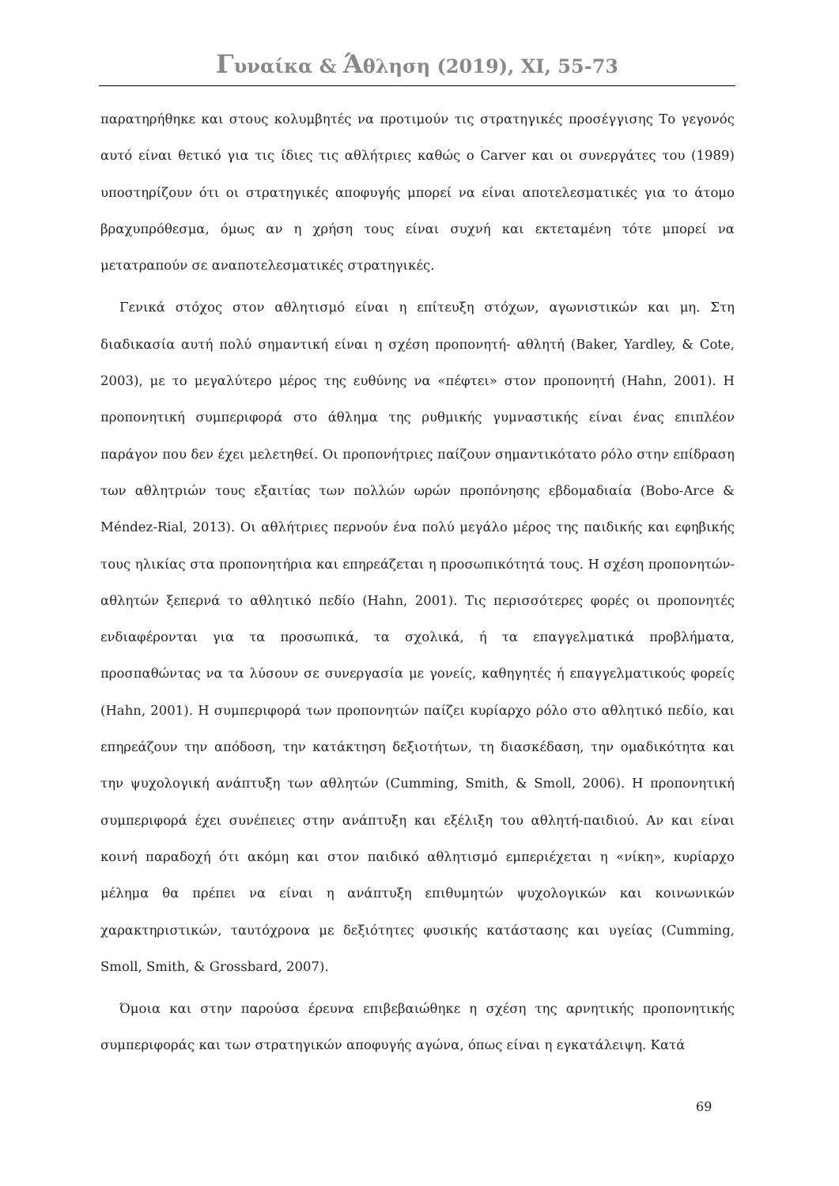Γυναίκα & Άθληση (2019), XI, 55-73
παρατηρήθηκε και στους κολυμβητές να προτιμούν τις στρατηγικές προσέγγισης Το γεγονός αυτό είναι θετικό για τις ίδιες τις αθλήτριες καθώς ο Carver και οι συνεργάτες του (1989) υποστηρίζουν ότι οι στρατηγικές αποφυγής μπορεί να είναι αποτελεσματικές για το άτομο βραχυπρόθεσμα, όμως αν η χρήση τους είναι συχνή και εκτεταμένη τότε μπορεί να μετατραπούν σε αναποτελεσματικές στρατηγικές.
Γενικά στόχος στον αθλητισμό είναι η επίτευξη στόχων, αγωνιστικών και μη. Στη διαδικασία αυτή πολύ σημαντική είναι η σχέση προπονητή- αθλητή (Baker, Yardley, & Cote, 2003), με το μεγαλύτερο μέρος της ευθύνης να «πέφτει» στον προπονητή (Hahn, 2001). Η προπονητική συμπεριφορά στο άθλημα της ρυθμικής γυμναστικής είναι ένας επιπλέον παράγον που δεν έχει μελετηθεί. Οι προπονήτριες παίζουν σημαντικότατο ρόλο στην επίδραση των αθλητριών τους εξαιτίας των πολλών ωρών προπόνησης εβδομαδιαία (Bobo-Arce & Méndez-Rial, 2013). Οι αθλήτριες περνούν ένα πολύ μεγάλο μέρος της παιδικής και εφηβικής τους ηλικίας στα προπονητήρια και επηρεάζεται η προσωπικότητά τους. Η σχέση προπονητών-αθλητών ξεπερνά το αθλητικό πεδίο (Hahn, 2001). Τις περισσότερες φορές οι προπονητές ενδιαφέρονται για τα προσωπικά, τα σχολικά, ή τα επαγγελματικά προβλήματα, προσπαθώντας να τα λύσουν σε συνεργασία με γονείς, καθηγητές ή επαγγελματικούς φορείς (Hahn, 2001). Η συμπεριφορά των προπονητών παίζει κυρίαρχο ρόλο στο αθλητικό πεδίο, και επηρεάζουν την απόδοση, την κατάκτηση δεξιοτήτων, τη διασκέδαση, την ομαδικότητα και την ψυχολογική ανάπτυξη των αθλητών (Cumming, Smith, & Smoll, 2006). Η προπονητική συμπεριφορά έχει συνέπειες στην ανάπτυξη και εξέλιξη του αθλητή-παιδιού. Αν και είναι κοινή παραδοχή ότι ακόμη και στον παιδικό αθλητισμό εμπεριέχεται η «νίκη», κυρίαρχο μέλημα θα πρέπει να είναι η ανάπτυξη επιθυμητών ψυχολογικών και κοινωνικών χαρακτηριστικών, ταυτόχρονα με δεξιότητες φυσικής κατάστασης και υγείας (Cumming, Smoll, Smith, & Grossbard, 2007).
Όμοια και στην παρούσα έρευνα επιβεβαιώθηκε η σχέση της αρνητικής προπονητικής συμπεριφοράς και των στρατηγικών αποφυγής αγώνα, όπως είναι η εγκατάλειψη. Κατά
69